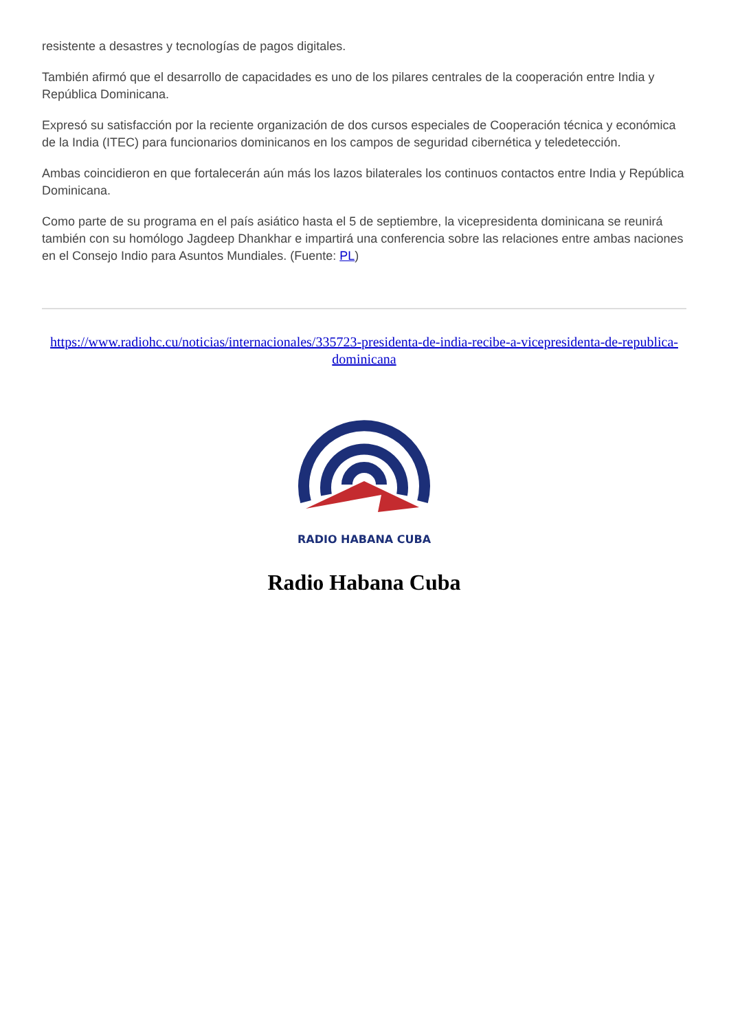resistente a desastres y tecnologías de pagos digitales.
También afirmó que el desarrollo de capacidades es uno de los pilares centrales de la cooperación entre India y República Dominicana.
Expresó su satisfacción por la reciente organización de dos cursos especiales de Cooperación técnica y económica de la India (ITEC) para funcionarios dominicanos en los campos de seguridad cibernética y teledetección.
Ambas coincidieron en que fortalecerán aún más los lazos bilaterales los continuos contactos entre India y República Dominicana.
Como parte de su programa en el país asiático hasta el 5 de septiembre, la vicepresidenta dominicana se reunirá también con su homólogo Jagdeep Dhankhar e impartirá una conferencia sobre las relaciones entre ambas naciones en el Consejo Indio para Asuntos Mundiales. (Fuente: PL)
https://www.radiohc.cu/noticias/internacionales/335723-presidenta-de-india-recibe-a-vicepresidenta-de-republica-dominicana
RADIO HABANA CUBA
Radio Habana Cuba